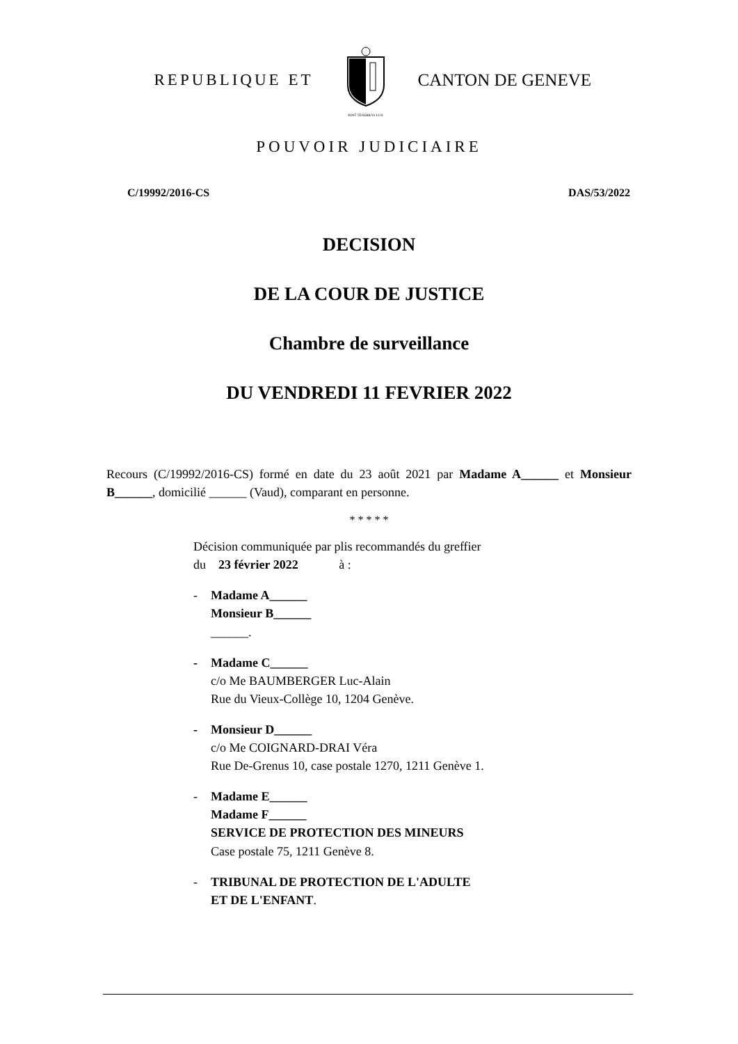REPUBLIQUE ET
POST TENEBRAS LUX
CANTON DE GENEVE
POUVOIR JUDICIAIRE
C/19992/2016-CS DAS/53/2022
DECISION
DE LA COUR DE JUSTICE
Chambre de surveillance
DU VENDREDI 11 FEVRIER 2022
Recours (C/19992/2016-CS) formé en date du 23 août 2021 par Madame A______ et Monsieur B______, domicilié ______ (Vaud), comparant en personne.
* * * * *
Décision communiquée par plis recommandés du greffier
du 23 février 2022 à :
- Madame A______
Monsieur B______
______.
- Madame C______
c/o Me BAUMBERGER Luc-Alain
Rue du Vieux-Collège 10, 1204 Genève.
- Monsieur D______
c/o Me COIGNARD-DRAI Véra
Rue De-Grenus 10, case postale 1270, 1211 Genève 1.
- Madame E______
Madame F______
SERVICE DE PROTECTION DES MINEURS
Case postale 75, 1211 Genève 8.
- TRIBUNAL DE PROTECTION DE L'ADULTE
ET DE L'ENFANT.